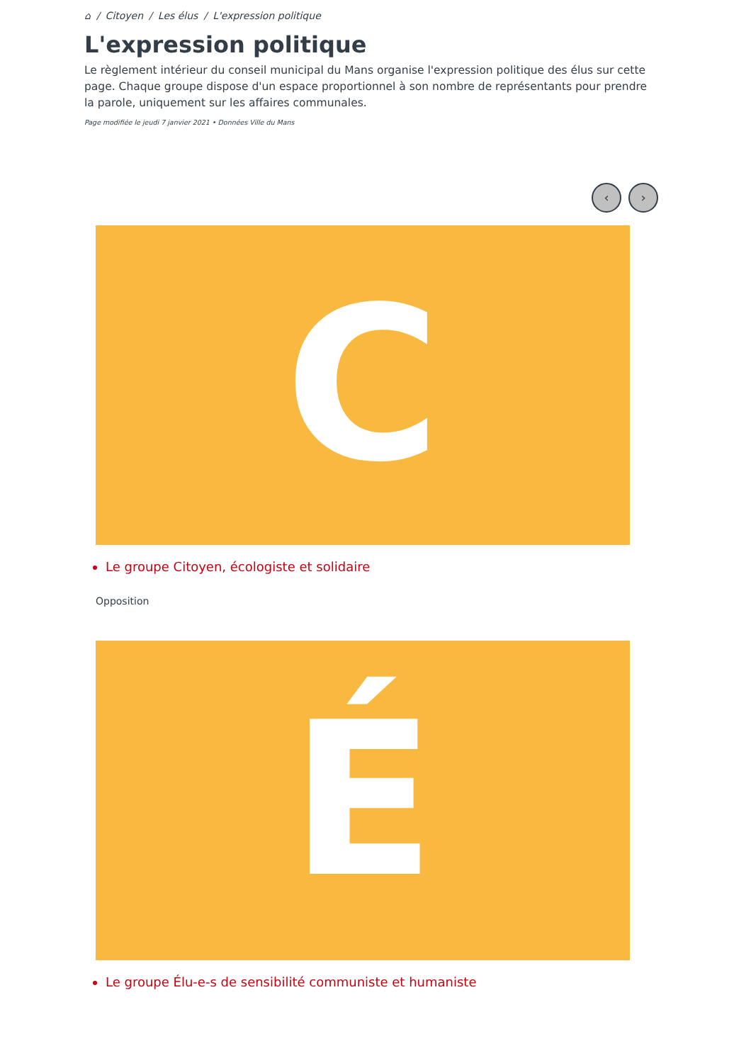⌂ / Citoyen / Les élus / L'expression politique
L'expression politique
Le règlement intérieur du conseil municipal du Mans organise l'expression politique des élus sur cette page. Chaque groupe dispose d'un espace proportionnel à son nombre de représentants pour prendre la parole, uniquement sur les affaires communales.
Page modifiée le jeudi 7 janvier 2021 • Données Ville du Mans
‹ ›
C
Le groupe Citoyen, écologiste et solidaire
Opposition
É
Le groupe Élu-e-s de sensibilité communiste et humaniste